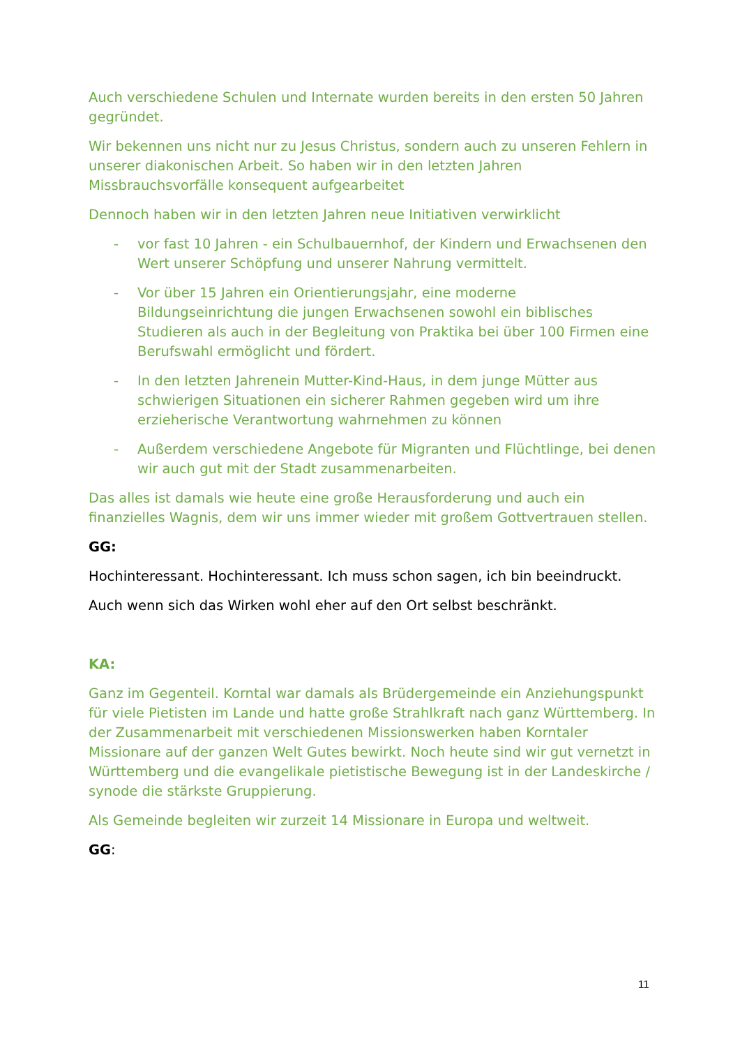Auch verschiedene Schulen und Internate wurden bereits in den ersten 50 Jahren gegründet.
Wir bekennen uns nicht nur zu Jesus Christus, sondern auch zu unseren Fehlern in unserer diakonischen Arbeit. So haben wir in den letzten Jahren Missbrauchsvorfälle konsequent aufgearbeitet
Dennoch haben wir in den letzten Jahren neue Initiativen verwirklicht
- vor fast 10 Jahren - ein Schulbauernhof, der Kindern und Erwachsenen den Wert unserer Schöpfung und unserer Nahrung vermittelt.
- Vor über 15 Jahren ein Orientierungsjahr, eine moderne Bildungseinrichtung die jungen Erwachsenen sowohl ein biblisches Studieren als auch in der Begleitung von Praktika bei über 100 Firmen eine Berufswahl ermöglicht und fördert.
- In den letzten Jahrenein Mutter-Kind-Haus, in dem junge Mütter aus schwierigen Situationen ein sicherer Rahmen gegeben wird um ihre erzieherische Verantwortung wahrnehmen zu können
- Außerdem verschiedene Angebote für Migranten und Flüchtlinge, bei denen wir auch gut mit der Stadt zusammenarbeiten.
Das alles ist damals wie heute eine große Herausforderung und auch ein finanzielles Wagnis, dem wir uns immer wieder mit großem Gottvertrauen stellen.
GG:
Hochinteressant. Hochinteressant. Ich muss schon sagen, ich bin beeindruckt.
Auch wenn sich das Wirken wohl eher auf den Ort selbst beschränkt.
KA:
Ganz im Gegenteil. Korntal war damals als Brüdergemeinde ein Anziehungspunkt für viele Pietisten im Lande und hatte große Strahlkraft nach ganz Württemberg. In der Zusammenarbeit mit verschiedenen Missionswerken haben Korntaler Missionare auf der ganzen Welt Gutes bewirkt. Noch heute sind wir gut vernetzt in Württemberg und die evangelikale pietistische Bewegung ist in der Landeskirche / synode die stärkste Gruppierung.
Als Gemeinde begleiten wir zurzeit 14 Missionare in Europa und weltweit.
GG:
11